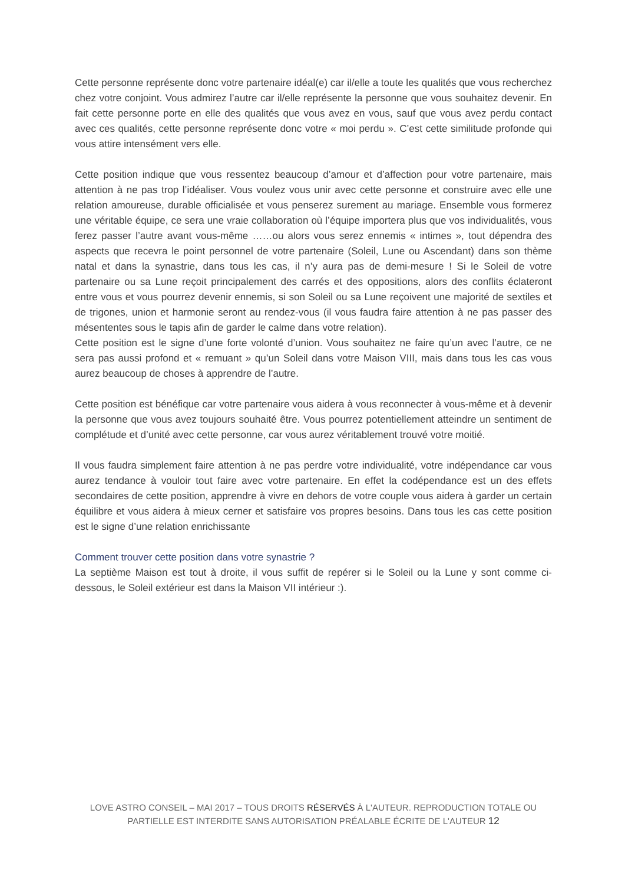Cette personne représente donc votre partenaire idéal(e) car il/elle a toute les qualités que vous recherchez chez votre conjoint. Vous admirez l’autre car il/elle représente la personne que vous souhaitez devenir. En fait cette personne porte en elle des qualités que vous avez en vous, sauf que vous avez perdu contact avec ces qualités, cette personne représente donc votre « moi perdu ». C’est cette similitude profonde qui vous attire intensément vers elle.
Cette position indique que vous ressentez beaucoup d’amour et d’affection pour votre partenaire, mais attention à ne pas trop l’idéaliser. Vous voulez vous unir avec cette personne et construire avec elle une relation amoureuse, durable officialisée et vous penserez surement au mariage. Ensemble vous formerez une véritable équipe, ce sera une vraie collaboration où l’équipe importera plus que vos individualités, vous ferez passer l’autre avant vous-même ……ou alors vous serez ennemis « intimes », tout dépendra des aspects que recevra le point personnel de votre partenaire (Soleil, Lune ou Ascendant) dans son thème natal et dans la synastrie, dans tous les cas, il n’y aura pas de demi-mesure ! Si le Soleil de votre partenaire ou sa Lune reçoit principalement des carrés et des oppositions, alors des conflits éclateront entre vous et vous pourrez devenir ennemis, si son Soleil ou sa Lune reçoivent une majorité de sextiles et de trigones, union et harmonie seront au rendez-vous (il vous faudra faire attention à ne pas passer des mésententes sous le tapis afin de garder le calme dans votre relation).
Cette position est le signe d’une forte volonté d’union. Vous souhaitez ne faire qu’un avec l’autre, ce ne sera pas aussi profond et « remuant » qu’un Soleil dans votre Maison VIII, mais dans tous les cas vous aurez beaucoup de choses à apprendre de l’autre.
Cette position est bénéfique car votre partenaire vous aidera à vous reconnecter à vous-même et à devenir la personne que vous avez toujours souhaité être. Vous pourrez potentiellement atteindre un sentiment de complétude et d’unité avec cette personne, car vous aurez véritablement trouvé votre moitié.
Il vous faudra simplement faire attention à ne pas perdre votre individualité, votre indépendance car vous aurez tendance à vouloir tout faire avec votre partenaire. En effet la codépendance est un des effets secondaires de cette position, apprendre à vivre en dehors de votre couple vous aidera à garder un certain équilibre et vous aidera à mieux cerner et satisfaire vos propres besoins. Dans tous les cas cette position est le signe d’une relation enrichissante
Comment trouver cette position dans votre synastrie ?
La septième Maison est tout à droite, il vous suffit de repérer si le Soleil ou la Lune y sont comme ci-dessous, le Soleil extérieur est dans la Maison VII intérieur :).
LOVE ASTRO CONSEIL – MAI 2017 – TOUS DROITS RÉSERVÉS À L'AUTEUR. REPRODUCTION TOTALE OU PARTIELLE EST INTERDITE SANS AUTORISATION PRÉALABLE ÉCRITE DE L'AUTEUR 12